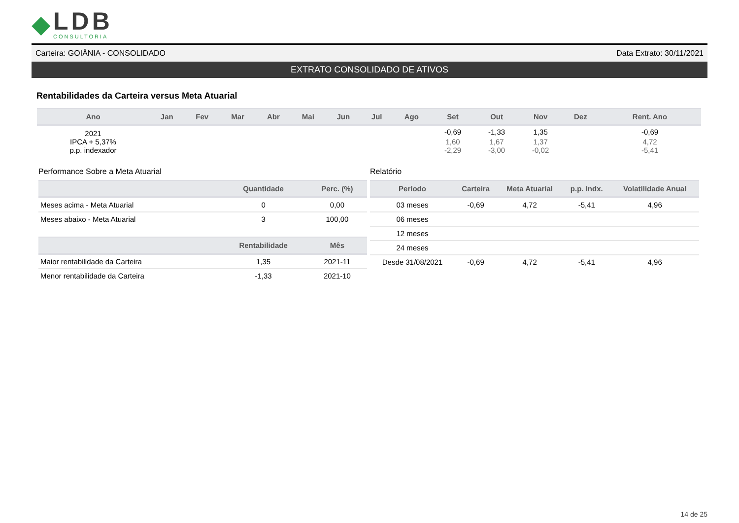◆
LDB
CONSULTORIA
Carteira: GOIÂNIA - CONSOLIDADO Data Extrato: 30/11/2021
EXTRATO CONSOLIDADO DE ATIVOS
Rentabilidades da Carteira versus Meta Atuarial
| Ano | Jan | Fev | Mar | Abr | Mai | Jun | Jul | Ago | Set | Out | Nov | Dez | Rent. Ano |
| --- | --- | --- | --- | --- | --- | --- | --- | --- | --- | --- | --- | --- | --- |
| 2021 | | | | | | | | | -0,69 | -1,33 | 1,35 | | -0,69 |
| IPCA + 5,37% | | | | | | | | | 1,60 | 1,67 | 1,37 | | 4,72 |
| p.p. indexador | | | | | | | | | -2,29 | -3,00 | -0,02 | | -5,41 |
Performance Sobre a Meta Atuarial
| | Quantidade | Perc. (%) |
| --- | --- | --- |
| Meses acima - Meta Atuarial | 0 | 0,00 |
| Meses abaixo - Meta Atuarial | 3 | 100,00 |
| | Rentabilidade | Mês |
| Maior rentabilidade da Carteira | 1,35 | 2021-11 |
| Menor rentabilidade da Carteira | -1,33 | 2021-10 |
Relatório
| Período | Carteira | Meta Atuarial | p.p. Indx. | Volatilidade Anual |
| --- | --- | --- | --- | --- |
| 03 meses | -0,69 | 4,72 | -5,41 | 4,96 |
| 06 meses | | | | |
| 12 meses | | | | |
| 24 meses | | | | |
| Desde 31/08/2021 | -0,69 | 4,72 | -5,41 | 4,96 |
14 de 25